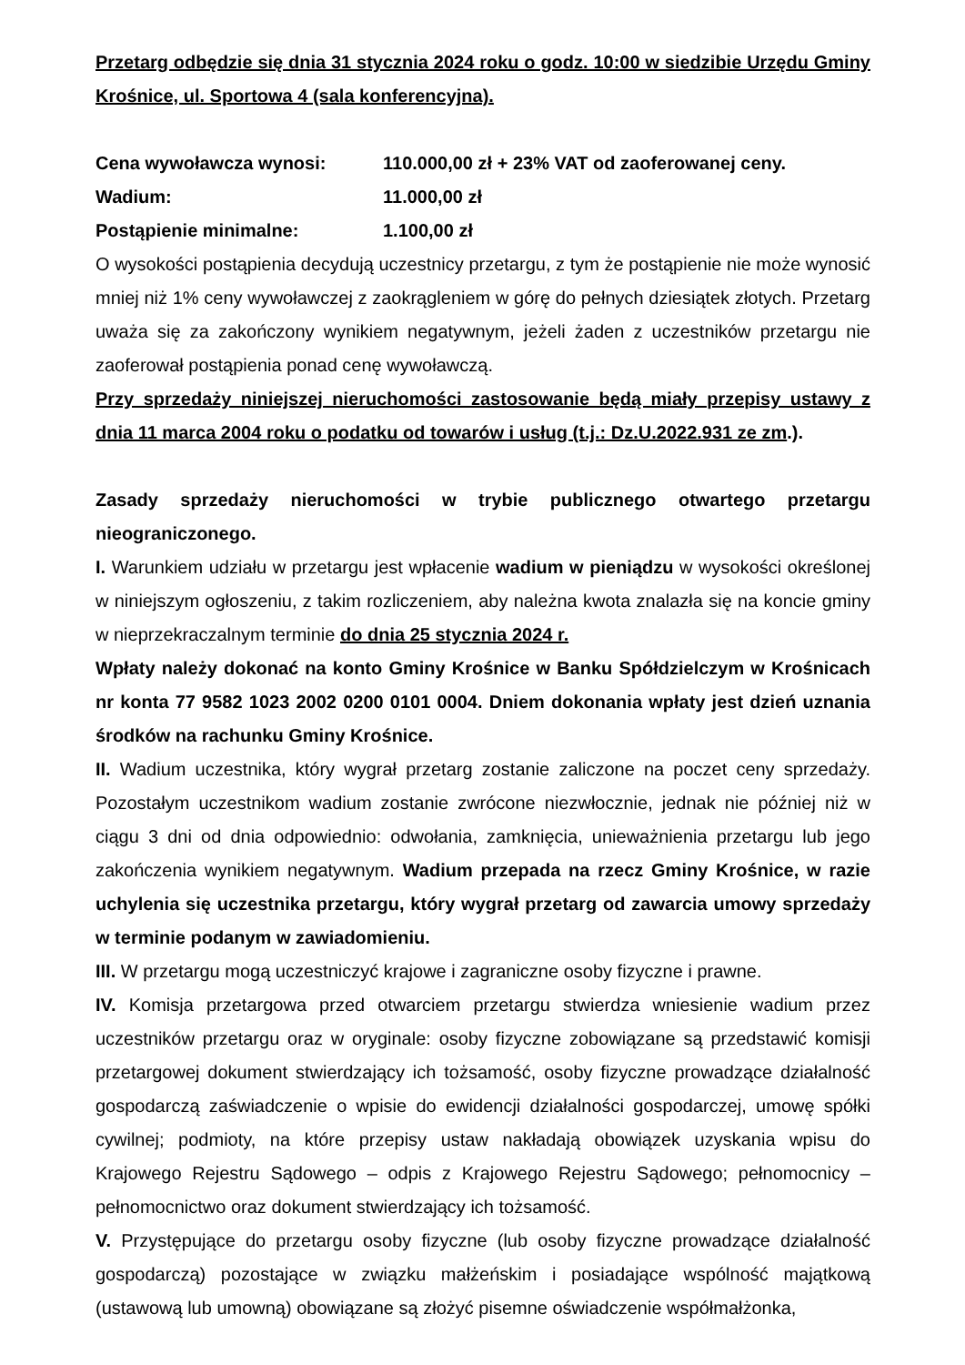Przetarg odbędzie się dnia 31 stycznia 2024 roku o godz. 10:00 w siedzibie Urzędu Gminy Krośnice, ul. Sportowa 4 (sala konferencyjna).
| Cena wywoławcza wynosi: | 110.000,00 zł + 23% VAT od zaoferowanej ceny. |
| Wadium: | 11.000,00 zł |
| Postąpienie minimalne: | 1.100,00 zł |
O wysokości postąpienia decydują uczestnicy przetargu, z tym że postąpienie nie może wynosić mniej niż 1% ceny wywoławczej z zaokrągleniem w górę do pełnych dziesiątek złotych. Przetarg uważa się za zakończony wynikiem negatywnym, jeżeli żaden z uczestników przetargu nie zaoferował postąpienia ponad cenę wywoławczą.
Przy sprzedaży niniejszej nieruchomości zastosowanie będą miały przepisy ustawy z dnia 11 marca 2004 roku o podatku od towarów i usług (t.j.: Dz.U.2022.931 ze zm.).
Zasady sprzedaży nieruchomości w trybie publicznego otwartego przetargu nieograniczonego.
I. Warunkiem udziału w przetargu jest wpłacenie wadium w pieniądzu w wysokości określonej w niniejszym ogłoszeniu, z takim rozliczeniem, aby należna kwota znalazła się na koncie gminy w nieprzekraczalnym terminie do dnia 25 stycznia 2024 r.
Wpłaty należy dokonać na konto Gminy Krośnice w Banku Spółdzielczym w Krośnicach nr konta 77 9582 1023 2002 0200 0101 0004. Dniem dokonania wpłaty jest dzień uznania środków na rachunku Gminy Krośnice.
II. Wadium uczestnika, który wygrał przetarg zostanie zaliczone na poczet ceny sprzedaży. Pozostałym uczestnikom wadium zostanie zwrócone niezwłocznie, jednak nie później niż w ciągu 3 dni od dnia odpowiednio: odwołania, zamknięcia, unieważnienia przetargu lub jego zakończenia wynikiem negatywnym. Wadium przepada na rzecz Gminy Krośnice, w razie uchylenia się uczestnika przetargu, który wygrał przetarg od zawarcia umowy sprzedaży w terminie podanym w zawiadomieniu.
III. W przetargu mogą uczestniczyć krajowe i zagraniczne osoby fizyczne i prawne.
IV. Komisja przetargowa przed otwarciem przetargu stwierdza wniesienie wadium przez uczestników przetargu oraz w oryginale: osoby fizyczne zobowiązane są przedstawić komisji przetargowej dokument stwierdzający ich tożsamość, osoby fizyczne prowadzące działalność gospodarczą zaświadczenie o wpisie do ewidencji działalności gospodarczej, umowę spółki cywilnej; podmioty, na które przepisy ustaw nakładają obowiązek uzyskania wpisu do Krajowego Rejestru Sądowego – odpis z Krajowego Rejestru Sądowego; pełnomocnicy – pełnomocnictwo oraz dokument stwierdzający ich tożsamość.
V. Przystępujące do przetargu osoby fizyczne (lub osoby fizyczne prowadzące działalność gospodarczą) pozostające w związku małżeńskim i posiadające wspólność majątkową (ustawową lub umowną) obowiązane są złożyć pisemne oświadczenie współmałżonka,